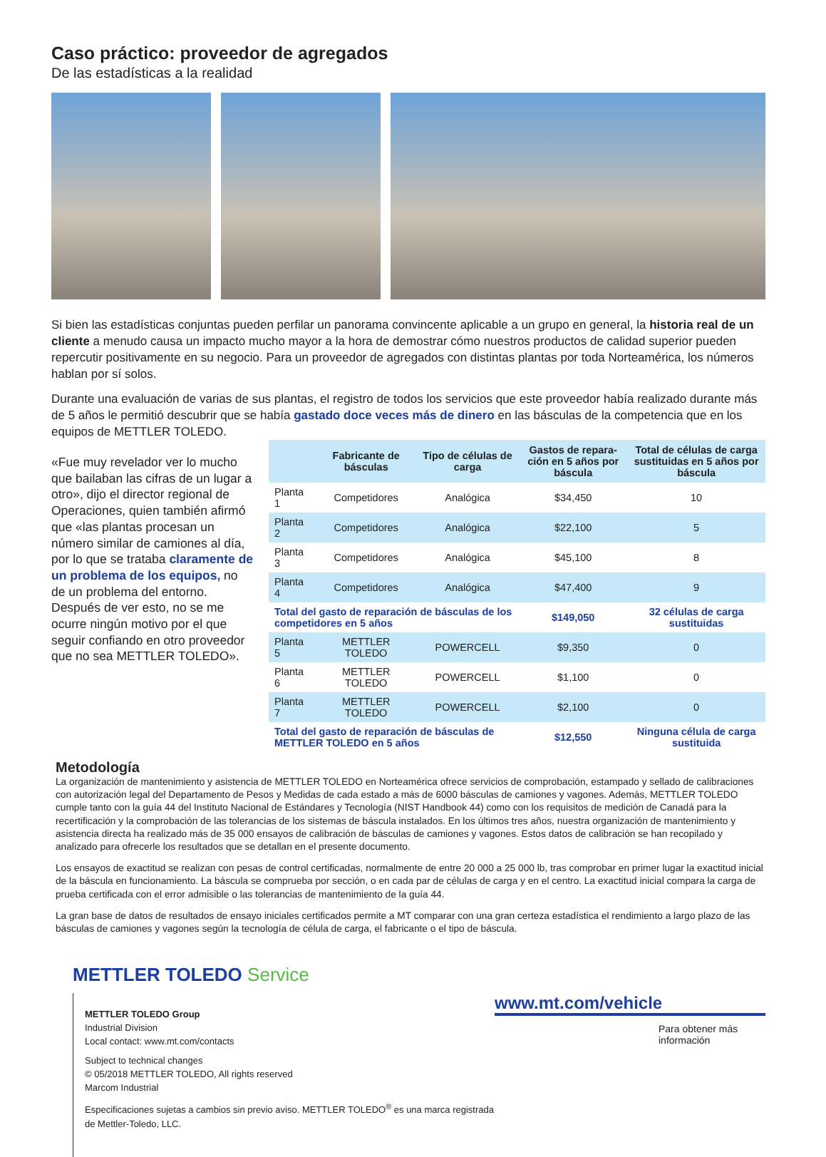Caso práctico: proveedor de agregados
De las estadísticas a la realidad
Si bien las estadísticas conjuntas pueden perfilar un panorama convincente aplicable a un grupo en general, la historia real de un cliente a menudo causa un impacto mucho mayor a la hora de demostrar cómo nuestros productos de calidad superior pueden repercutir positivamente en su negocio. Para un proveedor de agregados con distintas plantas por toda Norteamérica, los números hablan por sí solos.
Durante una evaluación de varias de sus plantas, el registro de todos los servicios que este proveedor había realizado durante más de 5 años le permitió descubrir que se había gastado doce veces más de dinero en las básculas de la competencia que en los equipos de METTLER TOLEDO.
«Fue muy revelador ver lo mucho que bailaban las cifras de un lugar a otro», dijo el director regional de Operaciones, quien también afirmó que «las plantas procesan un número similar de camiones al día, por lo que se trataba claramente de un problema de los equipos, no de un problema del entorno. Después de ver esto, no se me ocurre ningún motivo por el que seguir confiando en otro proveedor que no sea METTLER TOLEDO».
| | Fabricante de básculas | Tipo de células de carga | Gastos de repara-ción en 5 años por báscula | Total de células de carga sustituidas en 5 años por báscula |
| --- | --- | --- | --- | --- |
| Planta 1 | Competidores | Analógica | $34,450 | 10 |
| Planta 2 | Competidores | Analógica | $22,100 | 5 |
| Planta 3 | Competidores | Analógica | $45,100 | 8 |
| Planta 4 | Competidores | Analógica | $47,400 | 9 |
| Total del gasto de reparación de básculas de los competidores en 5 años | | | $149,050 | 32 células de carga sustituidas |
| Planta 5 | METTLER TOLEDO | POWERCELL | $9,350 | 0 |
| Planta 6 | METTLER TOLEDO | POWERCELL | $1,100 | 0 |
| Planta 7 | METTLER TOLEDO | POWERCELL | $2,100 | 0 |
| Total del gasto de reparación de básculas de METTLER TOLEDO en 5 años | | | $12,550 | Ninguna célula de carga sustituida |
Metodología
La organización de mantenimiento y asistencia de METTLER TOLEDO en Norteamérica ofrece servicios de comprobación, estampado y sellado de calibraciones con autorización legal del Departamento de Pesos y Medidas de cada estado a más de 6000 básculas de camiones y vagones. Además, METTLER TOLEDO cumple tanto con la guía 44 del Instituto Nacional de Estándares y Tecnología (NIST Handbook 44) como con los requisitos de medición de Canadá para la recertificación y la comprobación de las tolerancias de los sistemas de báscula instalados. En los últimos tres años, nuestra organización de mantenimiento y asistencia directa ha realizado más de 35 000 ensayos de calibración de básculas de camiones y vagones. Estos datos de calibración se han recopilado y analizado para ofrecerle los resultados que se detallan en el presente documento.
Los ensayos de exactitud se realizan con pesas de control certificadas, normalmente de entre 20 000 a 25 000 lb, tras comprobar en primer lugar la exactitud inicial de la báscula en funcionamiento. La báscula se comprueba por sección, o en cada par de células de carga y en el centro. La exactitud inicial compara la carga de prueba certificada con el error admisible o las tolerancias de mantenimiento de la guía 44.
La gran base de datos de resultados de ensayo iniciales certificados permite a MT comparar con una gran certeza estadística el rendimiento a largo plazo de las básculas de camiones y vagones según la tecnología de célula de carga, el fabricante o el tipo de báscula.
METTLER TOLEDO Service
METTLER TOLEDO Group
Industrial Division
Local contact: www.mt.com/contacts
Subject to technical changes
© 05/2018 METTLER TOLEDO, All rights reserved
Marcom Industrial
Especificaciones sujetas a cambios sin previo aviso. METTLER TOLEDO<sup>®</sup> es una marca registrada de Mettler-Toledo, LLC.
www.mt.com/vehicle
Para obtener más información